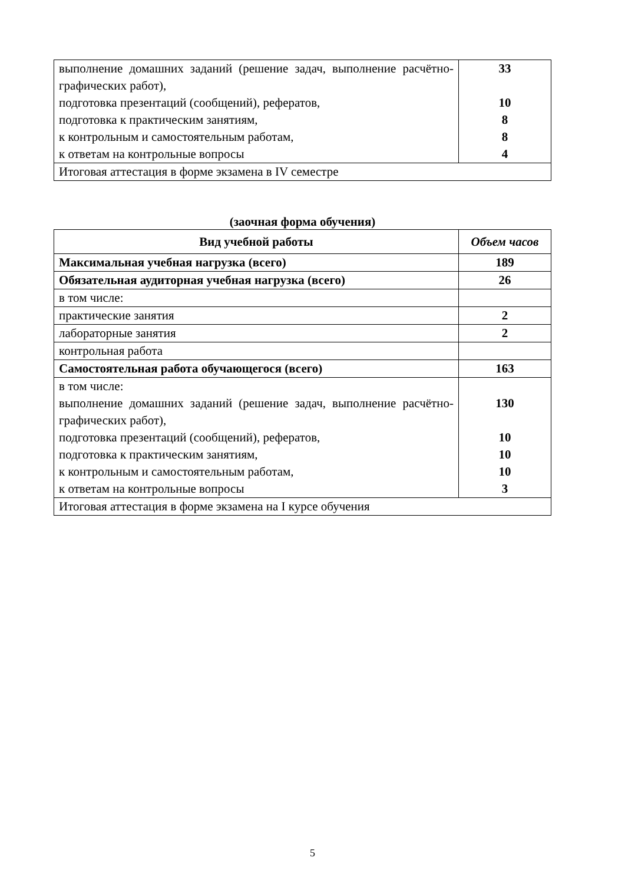| выполнение домашних заданий (решение задач, выполнение расчётно-графических работ), подготовка презентаций (сообщений), рефератов, подготовка к практическим занятиям, к контрольным и самостоятельным работам, к ответам на контрольные вопросы | 33 10 8 8 4 |
| Итоговая аттестация в форме экзамена в IV семестре | |
(заочная форма обучения)
| Вид учебной работы | Объем часов |
| --- | --- |
| Максимальная учебная нагрузка (всего) | 189 |
| Обязательная аудиторная учебная нагрузка (всего) | 26 |
| в том числе: | |
| практические занятия | 2 |
| лабораторные занятия | 2 |
| контрольная работа | |
| Самостоятельная работа обучающегося (всего) | 163 |
| в том числе: выполнение домашних заданий (решение задач, выполнение расчётно-графических работ), подготовка презентаций (сообщений), рефератов, подготовка к практическим занятиям, к контрольным и самостоятельным работам, к ответам на контрольные вопросы | 130 10 10 10 3 |
| Итоговая аттестация в форме экзамена на I курсе обучения | |
5